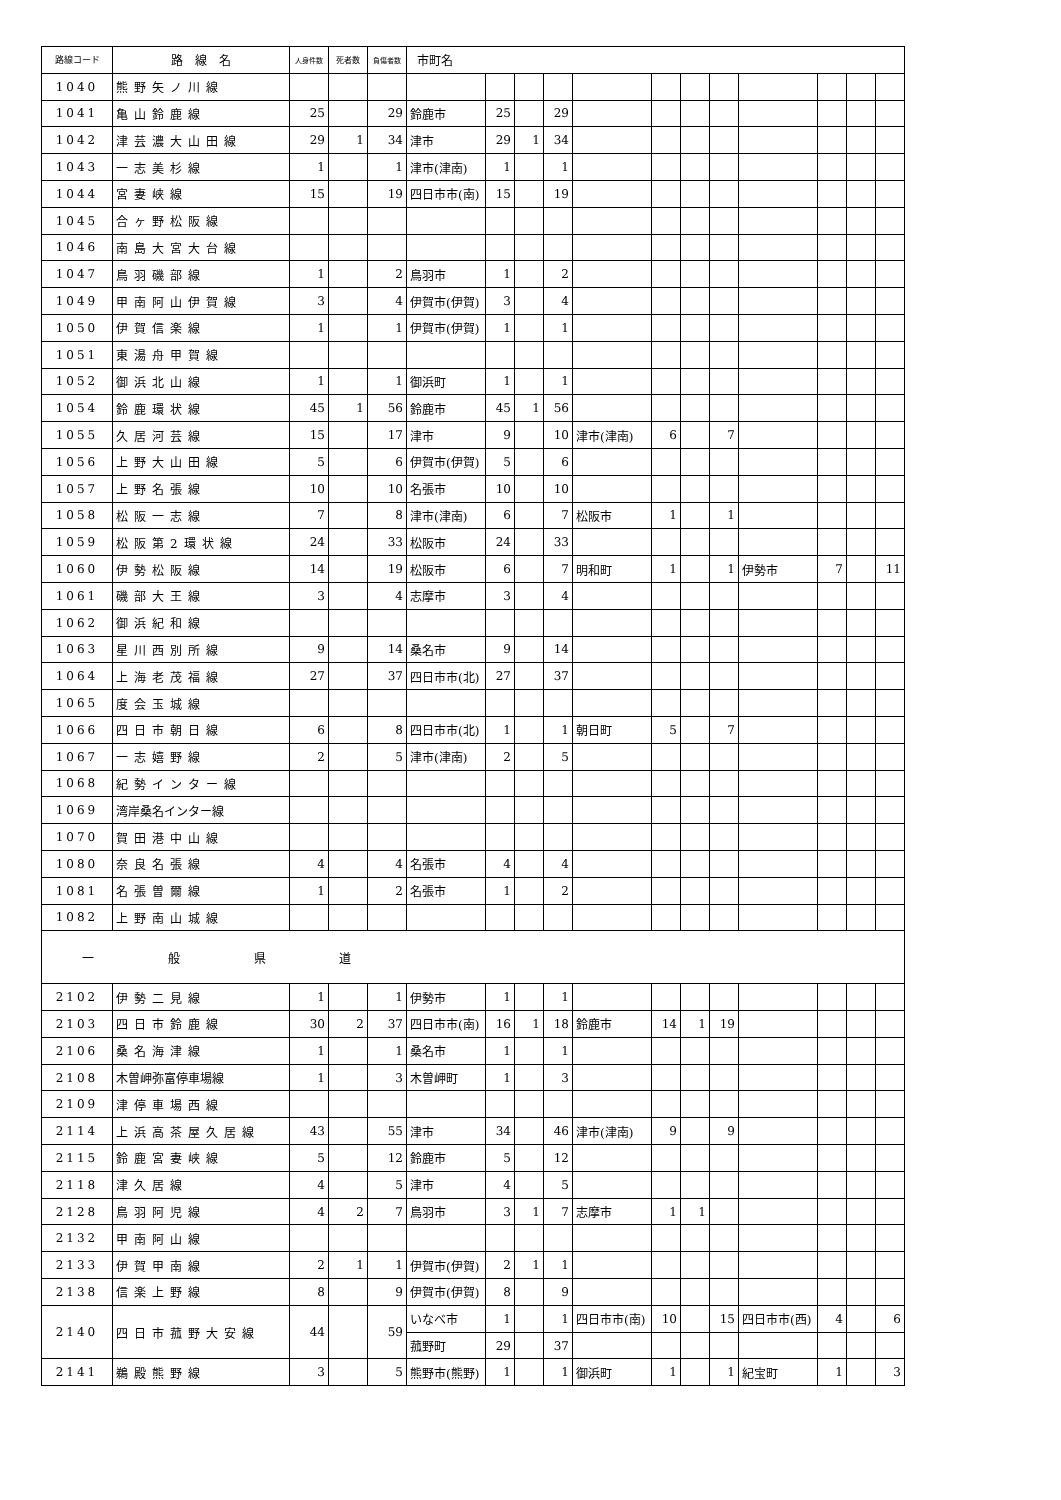| 路線コード | 路 線 名 | 人身件数 | 死者数 | 負傷者数 | 市町名 | | | | | | | | | | | |
| --- | --- | --- | --- | --- | --- | --- | --- | --- | --- | --- | --- | --- | --- | --- | --- | --- |
| 1040 | 熊野矢ノ川線 | | | | | | | | | | | | | | | |
| 1041 | 亀山鈴鹿線 | 25 | | 29 | 鈴鹿市 | 25 | | 29 | | | | | | | | |
| 1042 | 津芸濃大山田線 | 29 | 1 | 34 | 津市 | 29 | 1 | 34 | | | | | | | | |
| 1043 | 一志美杉線 | 1 | | 1 | 津市(津南) | 1 | | 1 | | | | | | | | |
| 1044 | 宮妻峡線 | 15 | | 19 | 四日市市(南) | 15 | | 19 | | | | | | | | |
| 1045 | 合ヶ野松阪線 | | | | | | | | | | | | | | | |
| 1046 | 南島大宮大台線 | | | | | | | | | | | | | | | |
| 1047 | 鳥羽磯部線 | 1 | | 2 | 鳥羽市 | 1 | | 2 | | | | | | | | |
| 1049 | 甲南阿山伊賀線 | 3 | | 4 | 伊賀市(伊賀) | 3 | | 4 | | | | | | | | |
| 1050 | 伊賀信楽線 | 1 | | 1 | 伊賀市(伊賀) | 1 | | 1 | | | | | | | | |
| 1051 | 東湯舟甲賀線 | | | | | | | | | | | | | | | |
| 1052 | 御浜北山線 | 1 | | 1 | 御浜町 | 1 | | 1 | | | | | | | | |
| 1054 | 鈴鹿環状線 | 45 | 1 | 56 | 鈴鹿市 | 45 | 1 | 56 | | | | | | | | |
| 1055 | 久居河芸線 | 15 | | 17 | 津市 | 9 | | 10 | 津市(津南) | 6 | | 7 | | | | |
| 1056 | 上野大山田線 | 5 | | 6 | 伊賀市(伊賀) | 5 | | 6 | | | | | | | | |
| 1057 | 上野名張線 | 10 | | 10 | 名張市 | 10 | | 10 | | | | | | | | |
| 1058 | 松阪一志線 | 7 | | 8 | 津市(津南) | 6 | | 7 | 松阪市 | 1 | | 1 | | | | |
| 1059 | 松阪第2環状線 | 24 | | 33 | 松阪市 | 24 | | 33 | | | | | | | | |
| 1060 | 伊勢松阪線 | 14 | | 19 | 松阪市 | 6 | | 7 | 明和町 | 1 | | 1 | 伊勢市 | 7 | | 11 |
| 1061 | 磯部大王線 | 3 | | 4 | 志摩市 | 3 | | 4 | | | | | | | | |
| 1062 | 御浜紀和線 | | | | | | | | | | | | | | | |
| 1063 | 星川西別所線 | 9 | | 14 | 桑名市 | 9 | | 14 | | | | | | | | |
| 1064 | 上海老茂福線 | 27 | | 37 | 四日市市(北) | 27 | | 37 | | | | | | | | |
| 1065 | 度会玉城線 | | | | | | | | | | | | | | | |
| 1066 | 四日市朝日線 | 6 | | 8 | 四日市市(北) | 1 | | 1 | 朝日町 | 5 | | 7 | | | | |
| 1067 | 一志嬉野線 | 2 | | 5 | 津市(津南) | 2 | | 5 | | | | | | | | |
| 1068 | 紀勢インター線 | | | | | | | | | | | | | | | |
| 1069 | 湾岸桑名インター線 | | | | | | | | | | | | | | | |
| 1070 | 賀田港中山線 | | | | | | | | | | | | | | | |
| 1080 | 奈良名張線 | 4 | | 4 | 名張市 | 4 | | 4 | | | | | | | | |
| 1081 | 名張曽爾線 | 1 | | 2 | 名張市 | 1 | | 2 | | | | | | | | |
| 1082 | 上野南山城線 | | | | | | | | | | | | | | | |
| 一 般 県 道 | | | | | | | | | | | | | | | | |
| 2102 | 伊勢二見線 | 1 | | 1 | 伊勢市 | 1 | | 1 | | | | | | | | |
| 2103 | 四日市鈴鹿線 | 30 | 2 | 37 | 四日市市(南) | 16 | 1 | 18 | 鈴鹿市 | 14 | 1 | 19 | | | | |
| 2106 | 桑名海津線 | 1 | | 1 | 桑名市 | 1 | | 1 | | | | | | | | |
| 2108 | 木曽岬弥富停車場線 | 1 | | 3 | 木曽岬町 | 1 | | 3 | | | | | | | | |
| 2109 | 津停車場西線 | | | | | | | | | | | | | | | |
| 2114 | 上浜高茶屋久居線 | 43 | | 55 | 津市 | 34 | | 46 | 津市(津南) | 9 | | 9 | | | | |
| 2115 | 鈴鹿宮妻峡線 | 5 | | 12 | 鈴鹿市 | 5 | | 12 | | | | | | | | |
| 2118 | 津久居線 | 4 | | 5 | 津市 | 4 | | 5 | | | | | | | | |
| 2128 | 鳥羽阿児線 | 4 | 2 | 7 | 鳥羽市 | 3 | 1 | 7 | 志摩市 | 1 | 1 | | | | | |
| 2132 | 甲南阿山線 | | | | | | | | | | | | | | | |
| 2133 | 伊賀甲南線 | 2 | 1 | 1 | 伊賀市(伊賀) | 2 | 1 | 1 | | | | | | | | |
| 2138 | 信楽上野線 | 8 | | 9 | 伊賀市(伊賀) | 8 | | 9 | | | | | | | | |
| 2140 | 四日市菰野大安線 | 44 | | 59 | いなべ市 | 1 | | 1 | 四日市市(南) | 10 | | 15 | 四日市市(西) | 4 | | 6 |
| | | | | | 菰野町 | 29 | | 37 | | | | | | | | |
| 2141 | 鵜殿熊野線 | 3 | | 5 | 熊野市(熊野) | 1 | | 1 | 御浜町 | 1 | | 1 | 紀宝町 | 1 | | 3 |